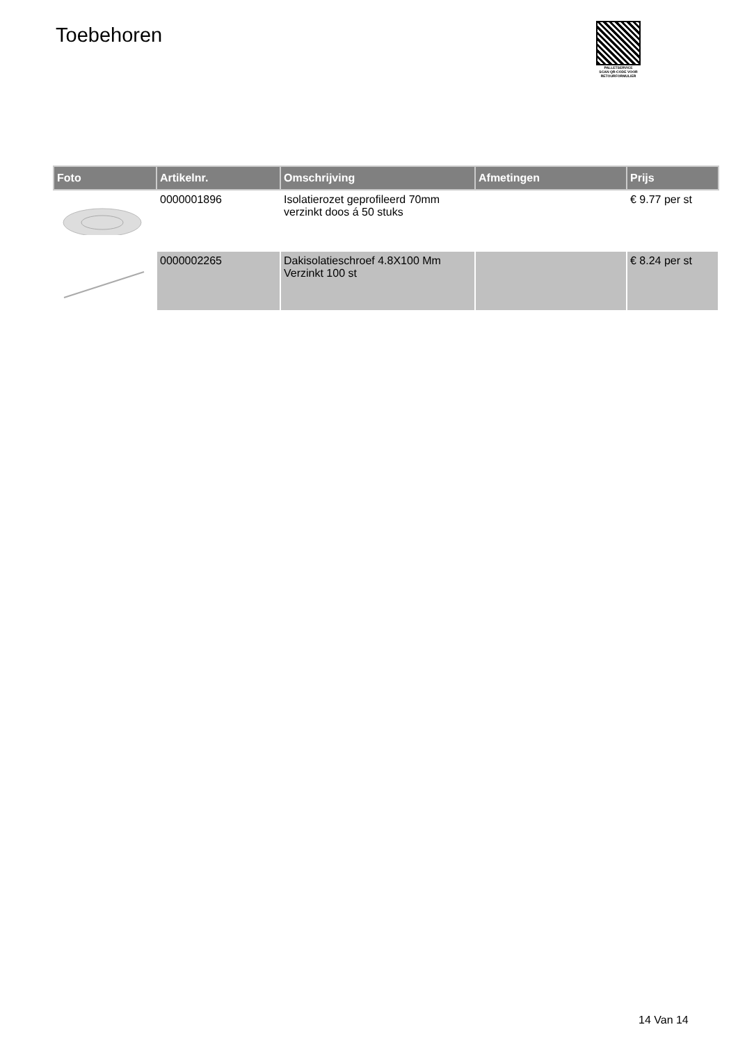Toebehoren
PALLETSERVICE
SCAN QR-CODE VOOR
RETOURFORMULIER
| Foto | Artikelnr. | Omschrijving | Afmetingen | Prijs |
| --- | --- | --- | --- | --- |
| | 0000001896 | Isolatierozet geprofileerd 70mm verzinkt doos á 50 stuks | | € 9.77 per st |
| | 0000002265 | Dakisolatieschroef 4.8X100 Mm Verzinkt 100 st | | € 8.24 per st |
14 Van 14